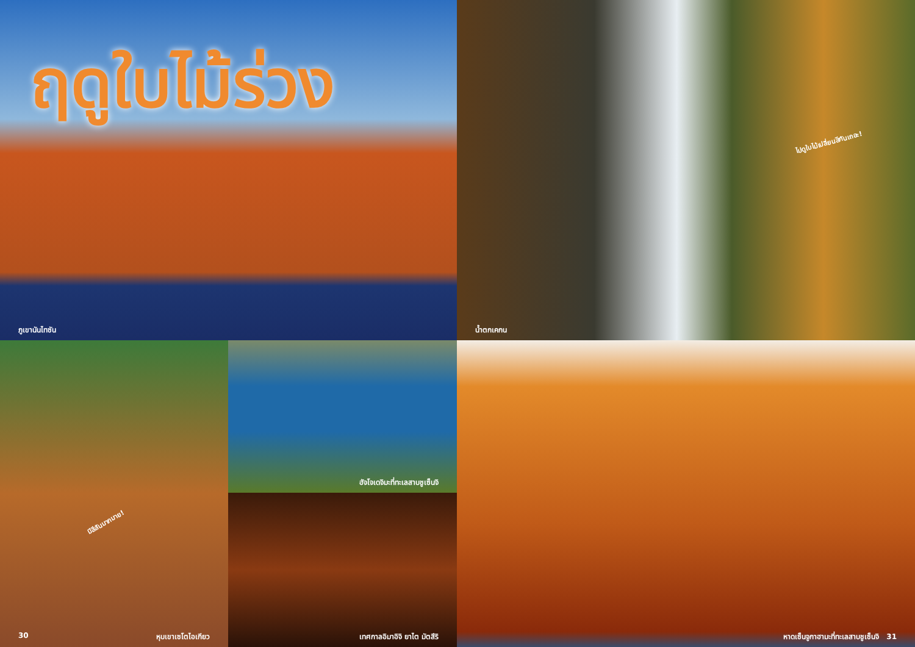ฤดูใบไม้ร่วง
ภูเขานันไทซัน
ไปดูใบไม้เปลี่ยนสีกันเถอะ!
น้ำตกเคกน
มีสีสันมากมาย!
30 หุบเขาเซโตไอเกียว
ฮัจโจเดจิมะที่ทะเลสาบชูเซ็นจิ
เทศกาลอิมาอิจิ ยาไต มัตสึริ
หาดเซ็นจูกาฮามะที่ทะเลสาบชูเซ็นจิ 31